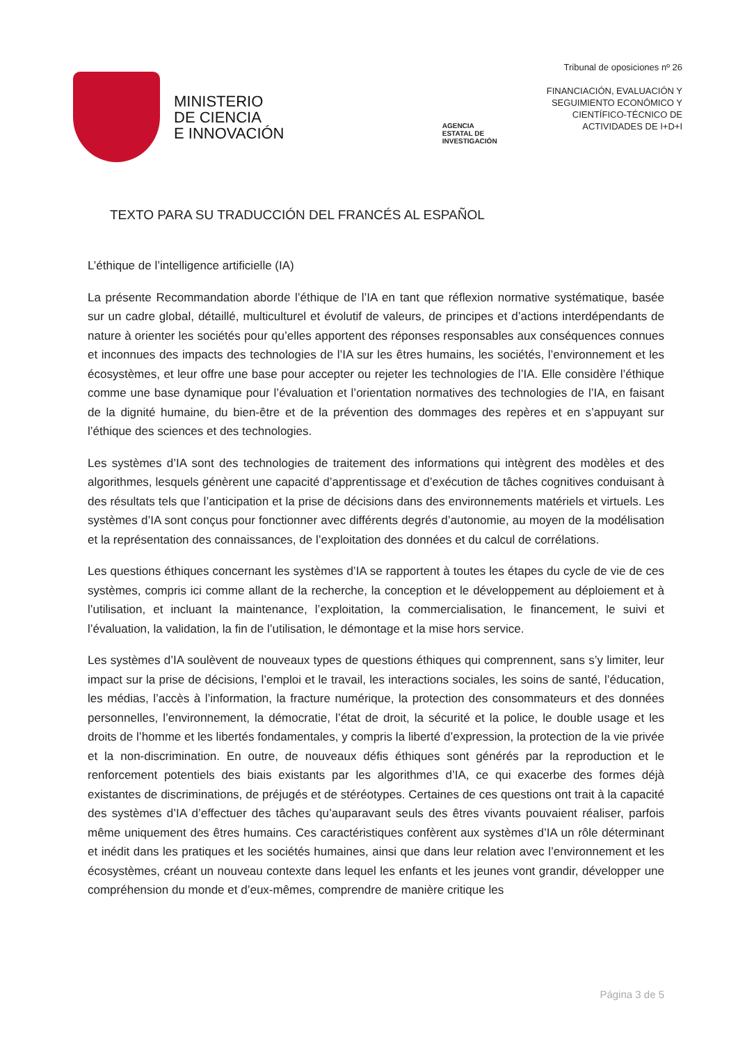MINISTERIO
DE CIENCIA
E INNOVACIÓN
AGENCIA
ESTATAL DE
INVESTIGACIÓN
Tribunal de oposiciones nº 26
FINANCIACIÓN, EVALUACIÓN Y
SEGUIMIENTO ECONÓMICO Y
CIENTÍFICO-TÉCNICO DE
ACTIVIDADES DE I+D+I
TEXTO PARA SU TRADUCCIÓN DEL FRANCÉS AL ESPAÑOL
L’éthique de l’intelligence artificielle (IA)
La présente Recommandation aborde l’éthique de l’IA en tant que réflexion normative systématique, basée sur un cadre global, détaillé, multiculturel et évolutif de valeurs, de principes et d’actions interdépendants de nature à orienter les sociétés pour qu’elles apportent des réponses responsables aux conséquences connues et inconnues des impacts des technologies de l’IA sur les êtres humains, les sociétés, l’environnement et les écosystèmes, et leur offre une base pour accepter ou rejeter les technologies de l’IA. Elle considère l’éthique comme une base dynamique pour l’évaluation et l’orientation normatives des technologies de l’IA, en faisant de la dignité humaine, du bien-être et de la prévention des dommages des repères et en s’appuyant sur l’éthique des sciences et des technologies.
Les systèmes d’IA sont des technologies de traitement des informations qui intègrent des modèles et des algorithmes, lesquels génèrent une capacité d’apprentissage et d’exécution de tâches cognitives conduisant à des résultats tels que l’anticipation et la prise de décisions dans des environnements matériels et virtuels. Les systèmes d’IA sont conçus pour fonctionner avec différents degrés d’autonomie, au moyen de la modélisation et la représentation des connaissances, de l’exploitation des données et du calcul de corrélations.
Les questions éthiques concernant les systèmes d’IA se rapportent à toutes les étapes du cycle de vie de ces systèmes, compris ici comme allant de la recherche, la conception et le développement au déploiement et à l’utilisation, et incluant la maintenance, l’exploitation, la commercialisation, le financement, le suivi et l’évaluation, la validation, la fin de l’utilisation, le démontage et la mise hors service.
Les systèmes d’IA soulèvent de nouveaux types de questions éthiques qui comprennent, sans s’y limiter, leur impact sur la prise de décisions, l’emploi et le travail, les interactions sociales, les soins de santé, l’éducation, les médias, l’accès à l’information, la fracture numérique, la protection des consommateurs et des données personnelles, l’environnement, la démocratie, l’état de droit, la sécurité et la police, le double usage et les droits de l’homme et les libertés fondamentales, y compris la liberté d’expression, la protection de la vie privée et la non-discrimination. En outre, de nouveaux défis éthiques sont générés par la reproduction et le renforcement potentiels des biais existants par les algorithmes d’IA, ce qui exacerbe des formes déjà existantes de discriminations, de préjugés et de stéréotypes. Certaines de ces questions ont trait à la capacité des systèmes d’IA d’effectuer des tâches qu’auparavant seuls des êtres vivants pouvaient réaliser, parfois même uniquement des êtres humains. Ces caractéristiques confèrent aux systèmes d’IA un rôle déterminant et inédit dans les pratiques et les sociétés humaines, ainsi que dans leur relation avec l’environnement et les écosystèmes, créant un nouveau contexte dans lequel les enfants et les jeunes vont grandir, développer une compréhension du monde et d’eux-mêmes, comprendre de manière critique les
Página 3 de 5